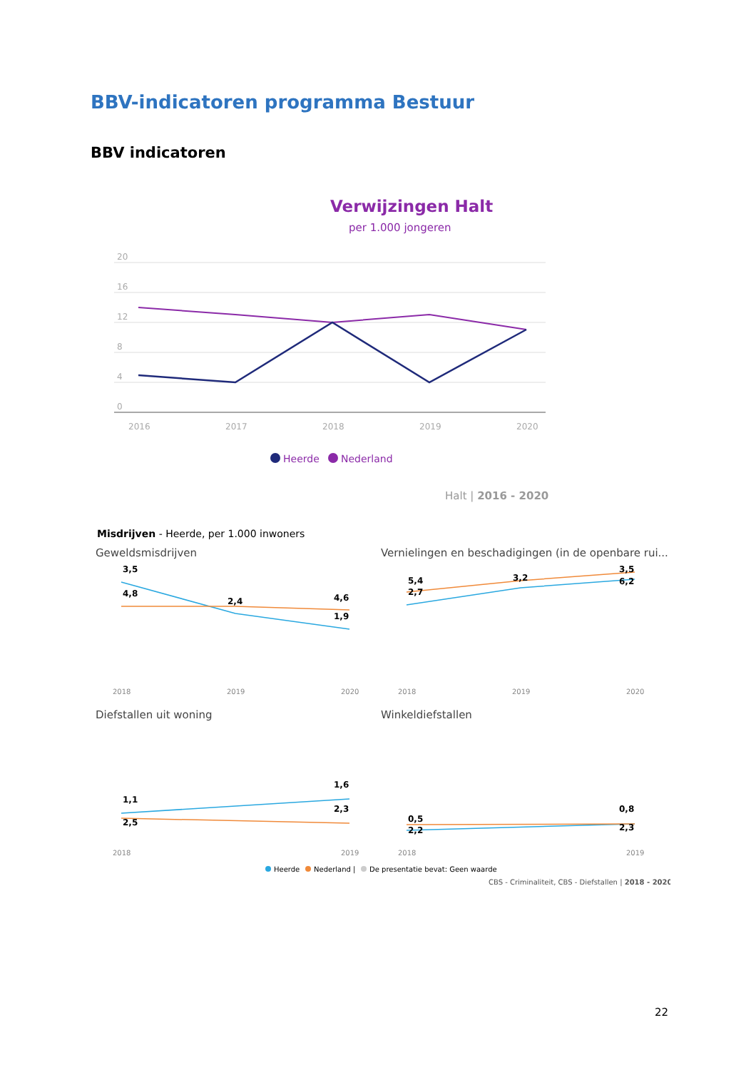BBV-indicatoren programma Bestuur
BBV indicatoren
Verwijzingen Halt
per 1.000 jongeren
20
16
12
8
4
0
2016
2017
2018
2019
2020
Heerde
Nederland
Halt | 2016 - 2020
Misdrijven - Heerde, per 1.000 inwoners
Geweldsmisdrijven
Vernielingen en beschadigingen (in de openbare rui...
Diefstallen uit woning
Winkeldiefstallen
2018
2019
2020
2018
2019
2020
2018
2019
2018
2019
3,5
4,8
2,4
4,6
1,9
5,4
2,7
3,2
3,5
6,2
1,1
2,5
1,6
2,3
0,5
2,2
0,8
2,3
Heerde
Nederland |
De presentatie bevat: Geen waarde
CBS - Criminaliteit, CBS - Diefstallen | 2018 - 2020
22